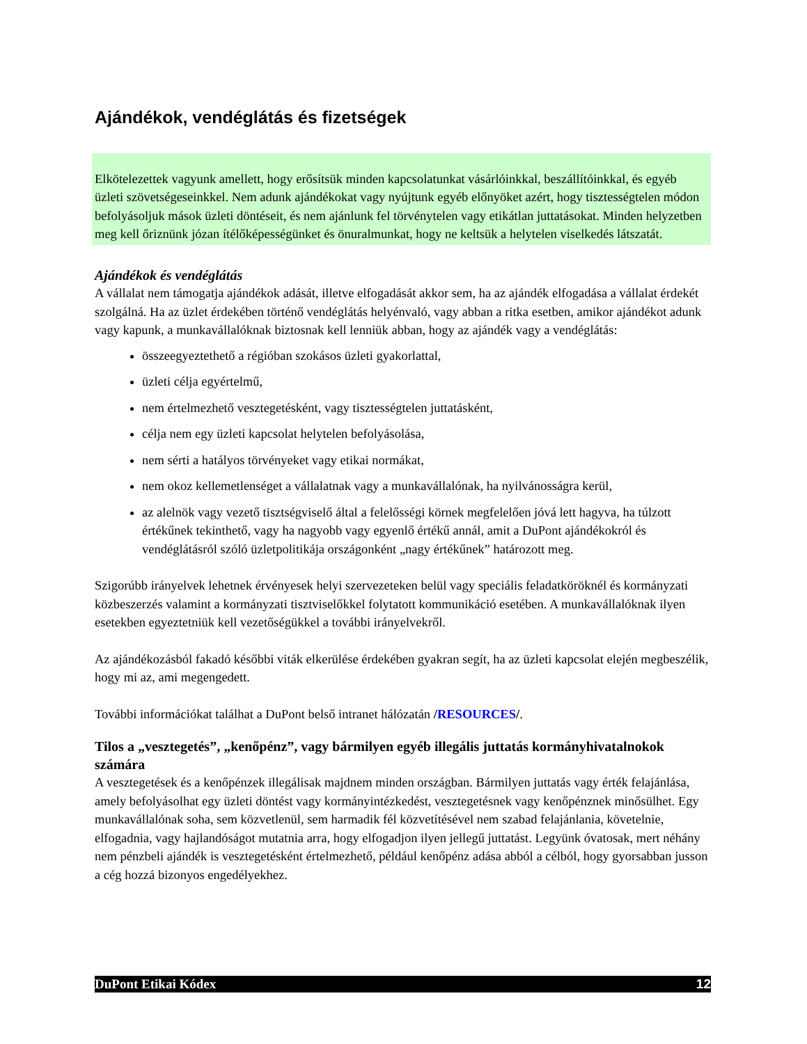Ajándékok, vendéglátás és fizetségek
Elkötelezettek vagyunk amellett, hogy erősítsük minden kapcsolatunkat vásárlóinkkal, beszállítóinkkal, és egyéb üzleti szövetségeseinkkel. Nem adunk ajándékokat vagy nyújtunk egyéb előnyöket azért, hogy tisztességtelen módon befolyásoljuk mások üzleti döntéseit, és nem ajánlunk fel törvénytelen vagy etikátlan juttatásokat. Minden helyzetben meg kell őriznünk józan ítélőképességünket és önuralmunkat, hogy ne keltsük a helytelen viselkedés látszatát.
Ajándékok és vendéglátás
A vállalat nem támogatja ajándékok adását, illetve elfogadását akkor sem, ha az ajándék elfogadása a vállalat érdekét szolgálná. Ha az üzlet érdekében történő vendéglátás helyénvaló, vagy abban a ritka esetben, amikor ajándékot adunk vagy kapunk, a munkavállalóknak biztosnak kell lenniük abban, hogy az ajándék vagy a vendéglátás:
összeegyeztethető a régióban szokásos üzleti gyakorlattal,
üzleti célja egyértelmű,
nem értelmezhető vesztegetésként, vagy tisztességtelen juttatásként,
célja nem egy üzleti kapcsolat helytelen befolyásolása,
nem sérti a hatályos törvényeket vagy etikai normákat,
nem okoz kellemetlenséget a vállalatnak vagy a munkavállalónak, ha nyilvánosságra kerül,
az alelnök vagy vezető tisztségviselő által a felelősségi körnek megfelelően jóvá lett hagyva, ha túlzott értékűnek tekinthető, vagy ha nagyobb vagy egyenlő értékű annál, amit a DuPont ajándékokról és vendéglátásról szóló üzletpolitikája országonként „nagy értékűnek” határozott meg.
Szigorúbb irányelvek lehetnek érvényesek helyi szervezeteken belül vagy speciális feladatköröknél és kormányzati közbeszerzés valamint a kormányzati tisztviselőkkel folytatott kommunikáció esetében. A munkavállalóknak ilyen esetekben egyeztetniük kell vezetőségükkel a további irányelvekről.
Az ajándékozásból fakadó későbbi viták elkerülése érdekében gyakran segít, ha az üzleti kapcsolat elején megbeszélik, hogy mi az, ami megengedett.
További információkat találhat a DuPont belső intranet hálózatán /RESOURCES/.
Tilos a „vesztegetés”, „kenőpénz”, vagy bármilyen egyéb illegális juttatás kormányhivatalnokok számára
A vesztegetések és a kenőpénzek illegálisak majdnem minden országban. Bármilyen juttatás vagy érték felajánlása, amely befolyásolhat egy üzleti döntést vagy kormányintézkedést, vesztegetésnek vagy kenőpénznek minősülhet. Egy munkavállalónak soha, sem közvetlenül, sem harmadik fél közvetítésével nem szabad felajánlania, követelnie, elfogadnia, vagy hajlandóságot mutatnia arra, hogy elfogadjon ilyen jellegű juttatást. Legyünk óvatosak, mert néhány nem pénzbeli ajándék is vesztegetésként értelmezhető, például kenőpénz adása abból a célból, hogy gyorsabban jusson a cég hozzá bizonyos engedélyekhez.
DuPont Etikai Kódex 12